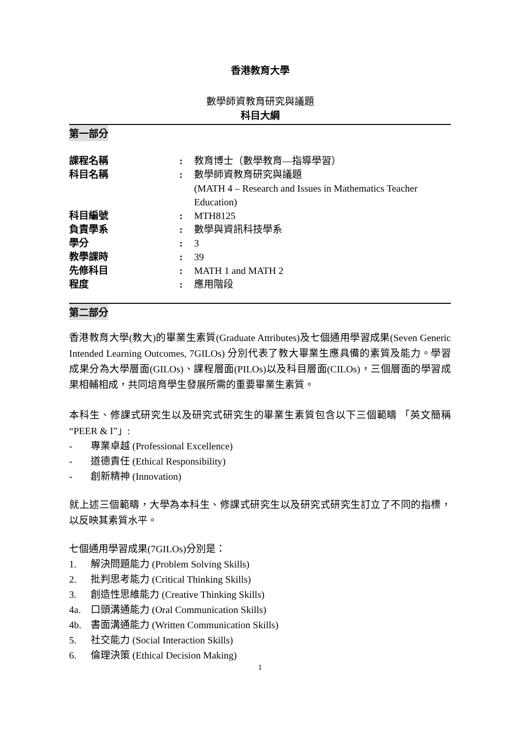香港教育大學
數學師資教育研究與議題
科目大綱
第一部分
| 課程名稱 | : | 教育博士（數學教育—指導學習） |
| 科目名稱 | : | 數學師資教育研究與議題 (MATH 4 – Research and Issues in Mathematics Teacher Education) |
| 科目編號 | : | MTH8125 |
| 負責學系 | : | 數學與資訊科技學系 |
| 學分 | : | 3 |
| 教學課時 | : | 39 |
| 先修科目 | : | MATH 1 and MATH 2 |
| 程度 | : | 應用階段 |
第二部分
香港教育大學(教大)的畢業生素質(Graduate Attributes)及七個通用學習成果(Seven Generic Intended Learning Outcomes, 7GILOs) 分別代表了教大畢業生應具備的素質及能力。學習成果分為大學層面(GILOs)、課程層面(PILOs)以及科目層面(CILOs)，三個層面的學習成果相輔相成，共同培育學生發展所需的重要畢業生素質。
本科生、修課式研究生以及研究式研究生的畢業生素質包含以下三個範疇 「英文簡稱 “PEER & I”」:
- 專業卓越 (Professional Excellence)
- 道德責任 (Ethical Responsibility)
- 創新精神 (Innovation)
就上述三個範疇，大學為本科生、修課式研究生以及研究式研究生訂立了不同的指標，以反映其素質水平。
七個通用學習成果(7GILOs)分別是：
1. 解決問題能力 (Problem Solving Skills)
2. 批判思考能力 (Critical Thinking Skills)
3. 創造性思維能力 (Creative Thinking Skills)
4a. 口頭溝通能力 (Oral Communication Skills)
4b. 書面溝通能力 (Written Communication Skills)
5. 社交能力 (Social Interaction Skills)
6. 倫理決策 (Ethical Decision Making)
1